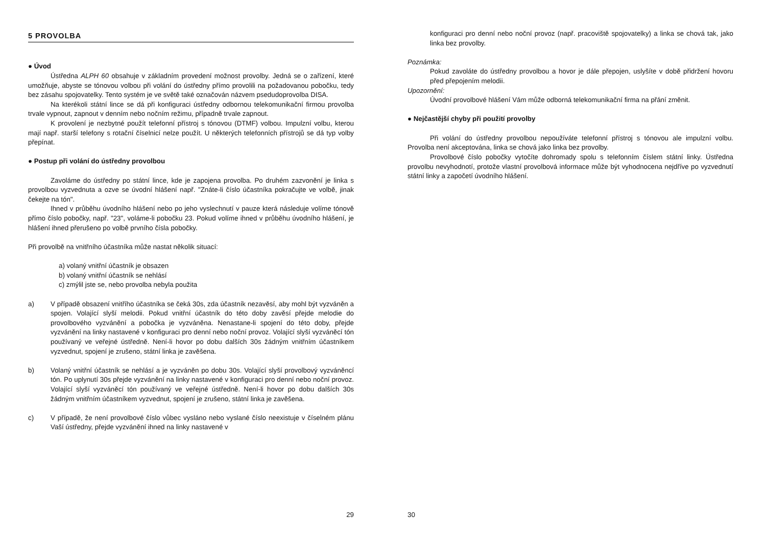5 PROVOLBA
● Úvod
Ústředna ALPH 60 obsahuje v základním provedení možnost provolby. Jedná se o zařízení, které umožňuje, abyste se tónovou volbou při volání do ústředny přímo provolili na požadovanou pobočku, tedy bez zásahu spojovatelky. Tento systém je ve světě také označován názvem psedudoprovolba DISA.
Na kterékoli státní lince se dá při konfiguraci ústředny odbornou telekomunikační firmou provolba trvale vypnout, zapnout v denním nebo nočním režimu, případně trvale zapnout.
K provolení je nezbytné použít telefonní přístroj s tónovou (DTMF) volbou. Impulzní volbu, kterou mají např. starší telefony s rotační číselnicí nelze použít. U některých telefonních přístrojů se dá typ volby přepínat.
● Postup při volání do ústředny provolbou
Zavoláme do ústředny po státní lince, kde je zapojena provolba. Po druhém zazvonění je linka s provolbou vyzvednuta a ozve se úvodní hlášení např. "Znáte-li číslo účastníka pokračujte ve volbě, jinak čekejte na tón".
Ihned v průběhu úvodního hlášení nebo po jeho vyslechnutí v pauze která následuje volíme tónově přímo číslo pobočky, např. "23", voláme-li pobočku 23. Pokud volíme ihned v průběhu úvodního hlášení, je hlášení ihned přerušeno po volbě prvního čísla pobočky.
Při provolbě na vnitřního účastníka může nastat několik situací:
a) volaný vnitřní účastník je obsazen
b) volaný vnitřní účastník se nehlásí
c) zmýlil jste se, nebo provolba nebyla použita
a) V případě obsazení vnitřího účastníka se čeká 30s, zda účastník nezavěsí, aby mohl být vyzváněn a spojen. Volající slyší melodii. Pokud vnitřní účastník do této doby zavěsí přejde melodie do provolbového vyzvánění a pobočka je vyzváněna. Nenastane-li spojení do této doby, přejde vyzvánění na linky nastavené v konfiguraci pro denní nebo noční provoz. Volající slyší vyzváněcí tón používaný ve veřejné ústředně. Není-li hovor po dobu dalších 30s žádným vnitřním účastníkem vyzvednut, spojení je zrušeno, státní linka je zavěšena.
b) Volaný vnitřní účastník se nehlásí a je vyzváněn po dobu 30s. Volající slyší provolbový vyzváněncí tón. Po uplynutí 30s přejde vyzvánění na linky nastavené v konfiguraci pro denní nebo noční provoz. Volající slyší vyzváněcí tón používaný ve veřejné ústředně. Není-li hovor po dobu dalších 30s žádným vnitřním účastníkem vyzvednut, spojení je zrušeno, státní linka je zavěšena.
c) V případě, že není provolbové číslo vůbec vysláno nebo vyslané číslo neexistuje v číselném plánu Vaší ústředny, přejde vyzvánění ihned na linky nastavené v
29
konfiguraci pro denní nebo noční provoz (např. pracoviště spojovatelky) a linka se chová tak, jako linka bez provolby.
Poznámka:
Pokud zavoláte do ústředny provolbou a hovor je dále přepojen, uslyšíte v době přidržení hovoru před přepojením melodii.
Upozornění:
Úvodní provolbové hlášení Vám může odborná telekomunikační firma na přání změnit.
● Nejčastější chyby při použití provolby
Při volání do ústředny provolbou nepoužíváte telefonní přístroj s tónovou ale impulzní volbu. Provolba není akceptována, linka se chová jako linka bez provolby.
Provolbové číslo pobočky vytočíte dohromady spolu s telefonním číslem státní linky. Ústředna provolbu nevyhodnotí, protože vlastní provolbová informace může být vyhodnocena nejdříve po vyzvednutí státní linky a započetí úvodního hlášení.
30